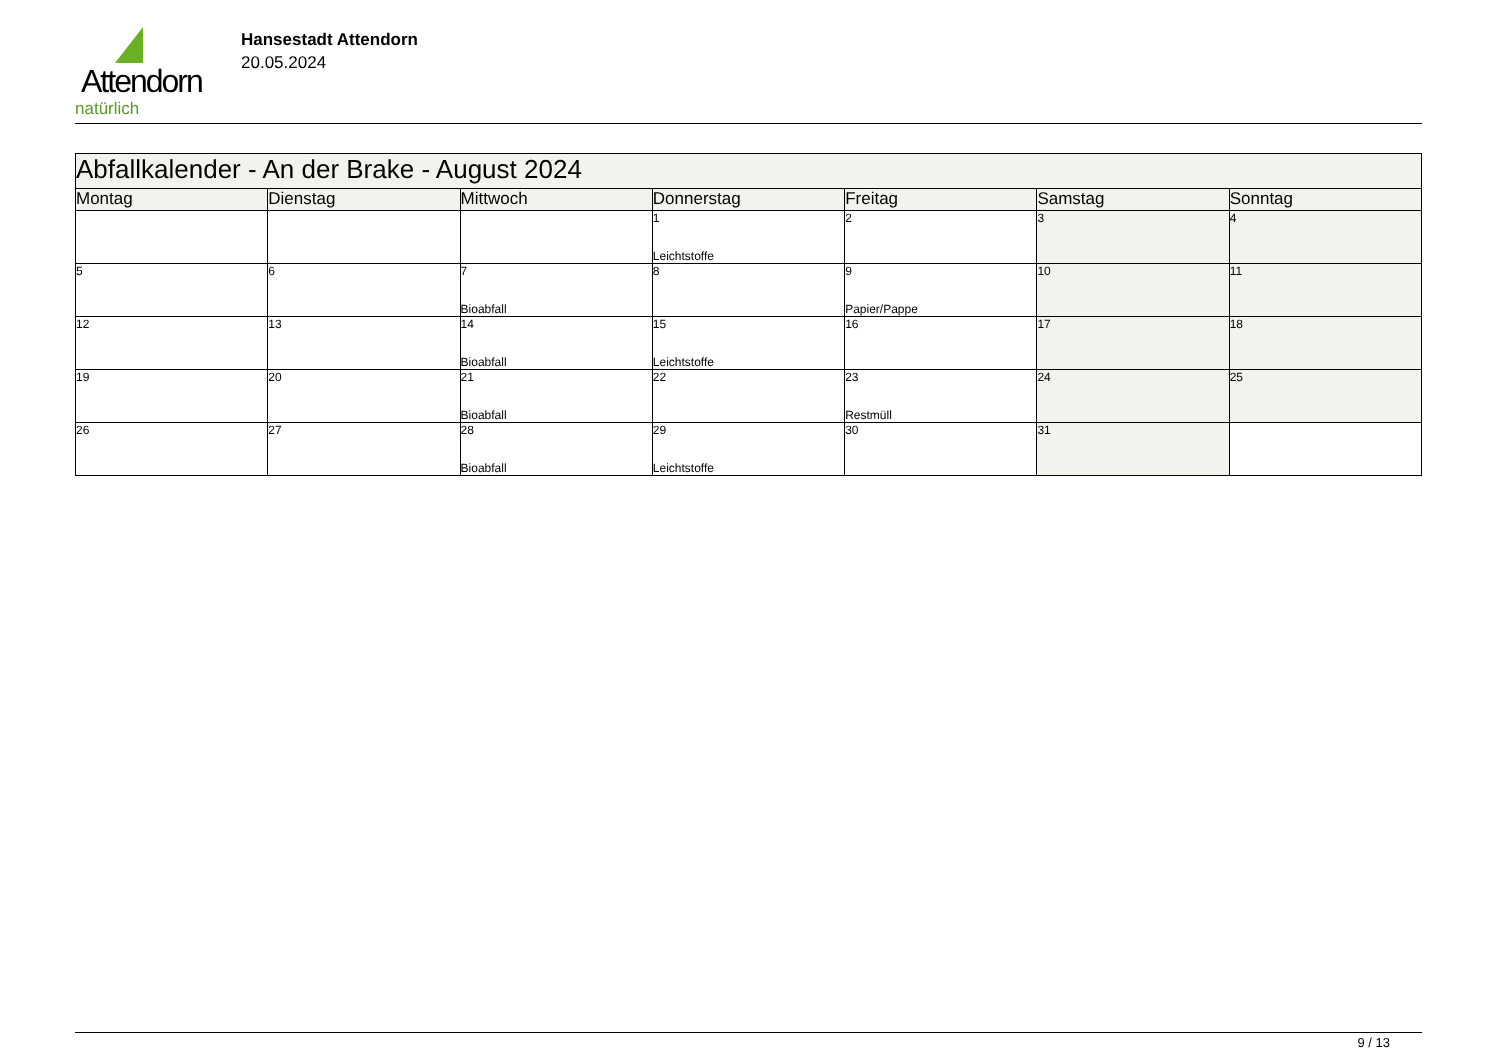Attendorn
natürlich
Hansestadt Attendorn
20.05.2024
| Abfallkalender - An der Brake - August 2024 | | | | | | |
| Montag | Dienstag | Mittwoch | Donnerstag | Freitag | Samstag | Sonntag |
| | | | 1 Leichtstoffe | 2 | 3 | 4 |
| 5 | 6 | 7 Bioabfall | 8 | 9 Papier/Pappe | 10 | 11 |
| 12 | 13 | 14 Bioabfall | 15 Leichtstoffe | 16 | 17 | 18 |
| 19 | 20 | 21 Bioabfall | 22 | 23 Restmüll | 24 | 25 |
| 26 | 27 | 28 Bioabfall | 29 Leichtstoffe | 30 | 31 | |
9 / 13